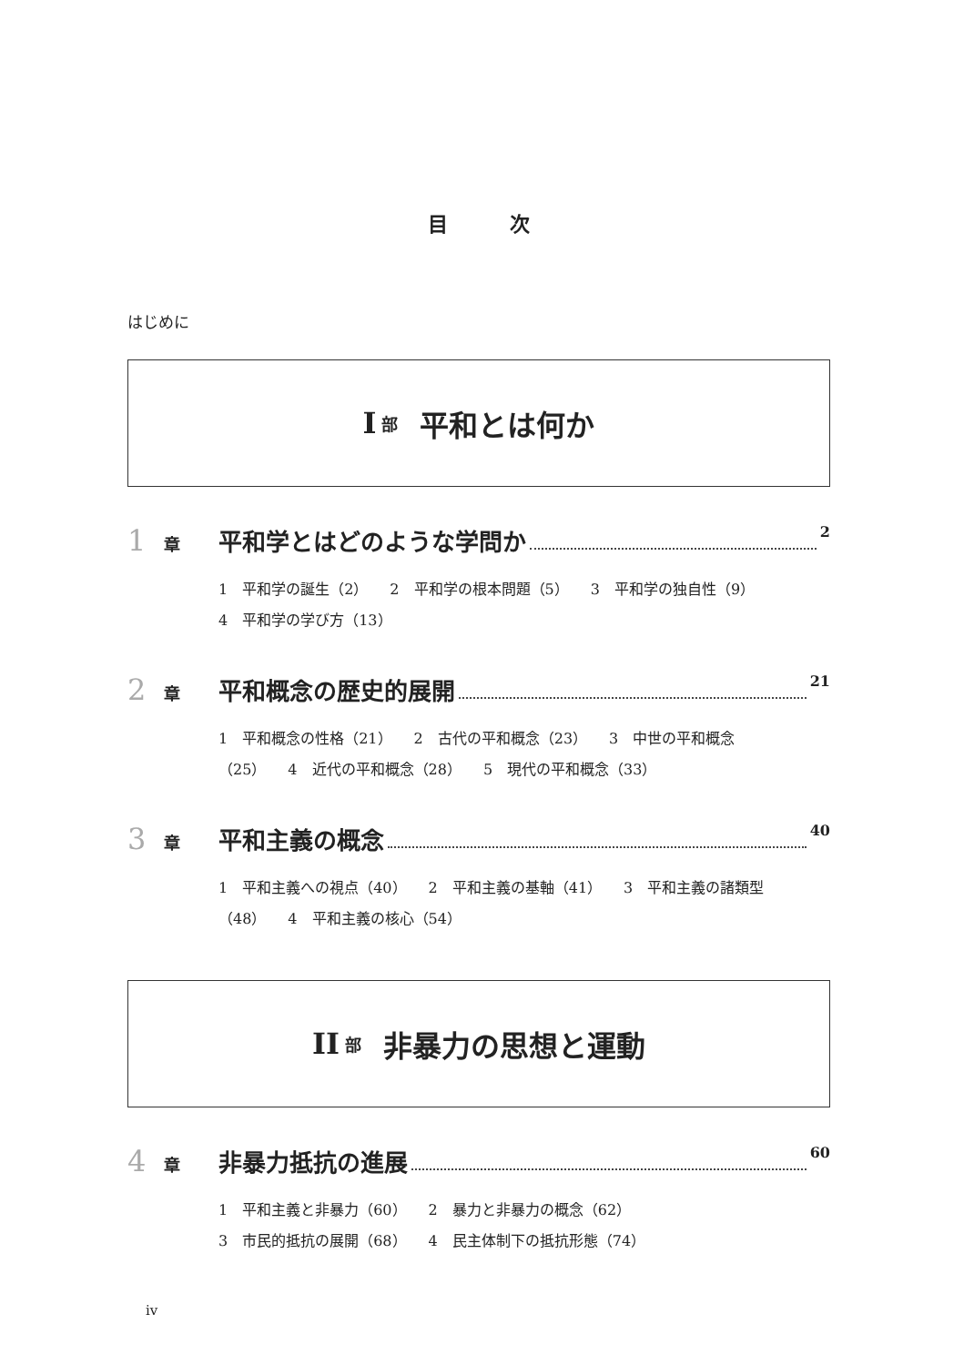目 次
はじめに
I 部 平和とは何か
1 章 平和学とはどのような学問か 2
1　平和学の誕生（2）　　2　平和学の根本問題（5）　　3　平和学の独自性（9）　　4　平和学の学び方（13）
2 章 平和概念の歴史的展開 21
1　平和概念の性格（21）　　2　古代の平和概念（23）　　3　中世の平和概念（25）　　4　近代の平和概念（28）　　5　現代の平和概念（33）
3 章 平和主義の概念 40
1　平和主義への視点（40）　　2　平和主義の基軸（41）　　3　平和主義の諸類型（48）　　4　平和主義の核心（54）
II 部 非暴力の思想と運動
4 章 非暴力抵抗の進展 60
1　平和主義と非暴力（60）　　2　暴力と非暴力の概念（62）
3　市民的抵抗の展開（68）　　4　民主体制下の抵抗形態（74）
iv